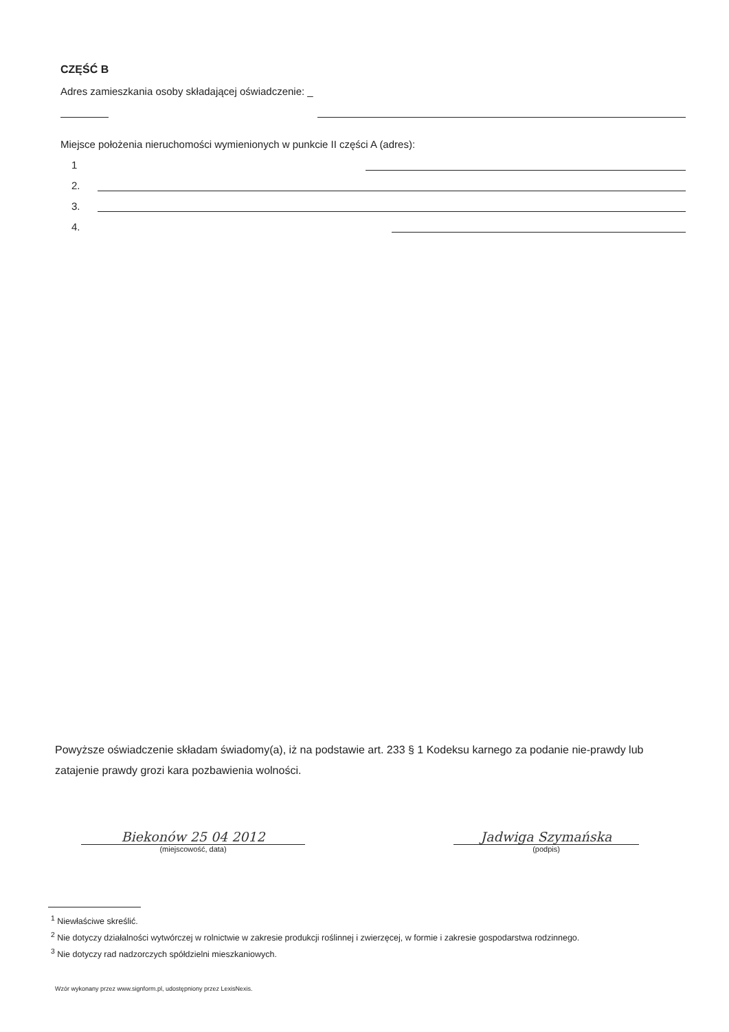CZĘŚĆ B
Adres zamieszkania osoby składającej oświadczenie: _
Miejsce położenia nieruchomości wymienionych w punkcie II części A (adres):
1
2.
3.
4.
Powyższe oświadczenie składam świadomy(a), iż na podstawie art. 233 § 1 Kodeksu karnego za podanie nie-prawdy lub zatajenie prawdy grozi kara pozbawienia wolności.
Biekonów 25 04 2012
(miejscowość, data)
Jadwiga Szymańska
(podpis)
<sup>1</sup> Niewłaściwe skreślić.
<sup>2</sup> Nie dotyczy działalności wytwórczej w rolnictwie w zakresie produkcji roślinnej i zwierzęcej, w formie i zakresie gospodarstwa rodzinnego.
<sup>3</sup> Nie dotyczy rad nadzorczych spółdzielni mieszkaniowych.
Wzór wykonany przez www.signform.pl, udostępniony przez LexisNexis.